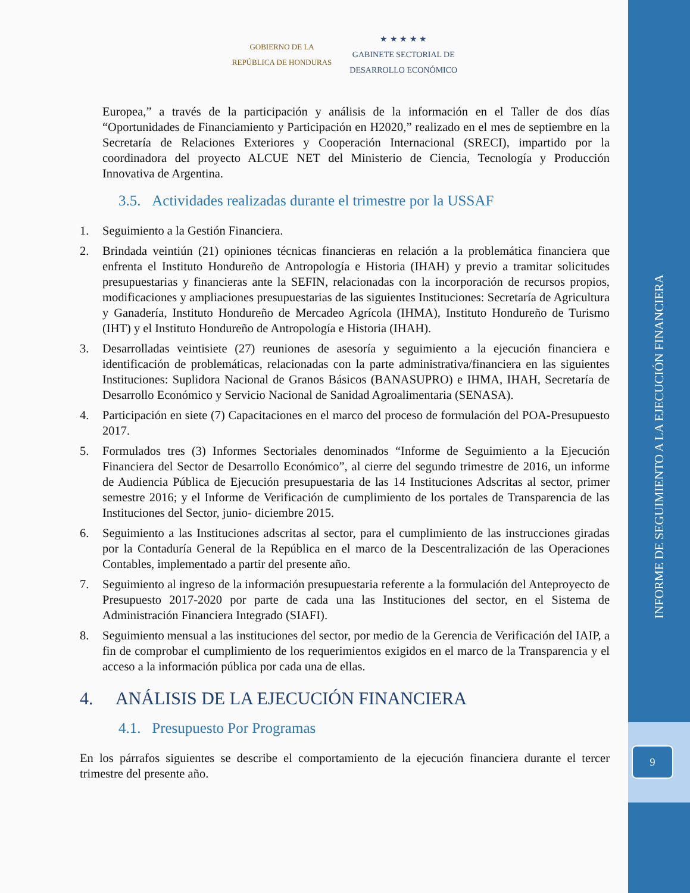INFORME DE SEGUIMIENTO A LA EJECUCIÓN FINANCIERA
9
GOBIERNO DE LA
REPÚBLICA DE HONDURAS
★ ★ ★ ★ ★
GABINETE SECTORIAL DE
DESARROLLO ECONÓMICO
Europea,” a través de la participación y análisis de la información en el Taller de dos días “Oportunidades de Financiamiento y Participación en H2020,” realizado en el mes de septiembre en la Secretaría de Relaciones Exteriores y Cooperación Internacional (SRECI), impartido por la coordinadora del proyecto ALCUE NET del Ministerio de Ciencia, Tecnología y Producción Innovativa de Argentina.
3.5. Actividades realizadas durante el trimestre por la USSAF
1. Seguimiento a la Gestión Financiera.
2. Brindada veintiún (21) opiniones técnicas financieras en relación a la problemática financiera que enfrenta el Instituto Hondureño de Antropología e Historia (IHAH) y previo a tramitar solicitudes presupuestarias y financieras ante la SEFIN, relacionadas con la incorporación de recursos propios, modificaciones y ampliaciones presupuestarias de las siguientes Instituciones: Secretaría de Agricultura y Ganadería, Instituto Hondureño de Mercadeo Agrícola (IHMA), Instituto Hondureño de Turismo (IHT) y el Instituto Hondureño de Antropología e Historia (IHAH).
3. Desarrolladas veintisiete (27) reuniones de asesoría y seguimiento a la ejecución financiera e identificación de problemáticas, relacionadas con la parte administrativa/financiera en las siguientes Instituciones: Suplidora Nacional de Granos Básicos (BANASUPRO) e IHMA, IHAH, Secretaría de Desarrollo Económico y Servicio Nacional de Sanidad Agroalimentaria (SENASA).
4. Participación en siete (7) Capacitaciones en el marco del proceso de formulación del POA-Presupuesto 2017.
5. Formulados tres (3) Informes Sectoriales denominados “Informe de Seguimiento a la Ejecución Financiera del Sector de Desarrollo Económico”, al cierre del segundo trimestre de 2016, un informe de Audiencia Pública de Ejecución presupuestaria de las 14 Instituciones Adscritas al sector, primer semestre 2016; y el Informe de Verificación de cumplimiento de los portales de Transparencia de las Instituciones del Sector, junio- diciembre 2015.
6. Seguimiento a las Instituciones adscritas al sector, para el cumplimiento de las instrucciones giradas por la Contaduría General de la República en el marco de la Descentralización de las Operaciones Contables, implementado a partir del presente año.
7. Seguimiento al ingreso de la información presupuestaria referente a la formulación del Anteproyecto de Presupuesto 2017-2020 por parte de cada una las Instituciones del sector, en el Sistema de Administración Financiera Integrado (SIAFI).
8. Seguimiento mensual a las instituciones del sector, por medio de la Gerencia de Verificación del IAIP, a fin de comprobar el cumplimiento de los requerimientos exigidos en el marco de la Transparencia y el acceso a la información pública por cada una de ellas.
4. ANÁLISIS DE LA EJECUCIÓN FINANCIERA
4.1. Presupuesto Por Programas
En los párrafos siguientes se describe el comportamiento de la ejecución financiera durante el tercer trimestre del presente año.